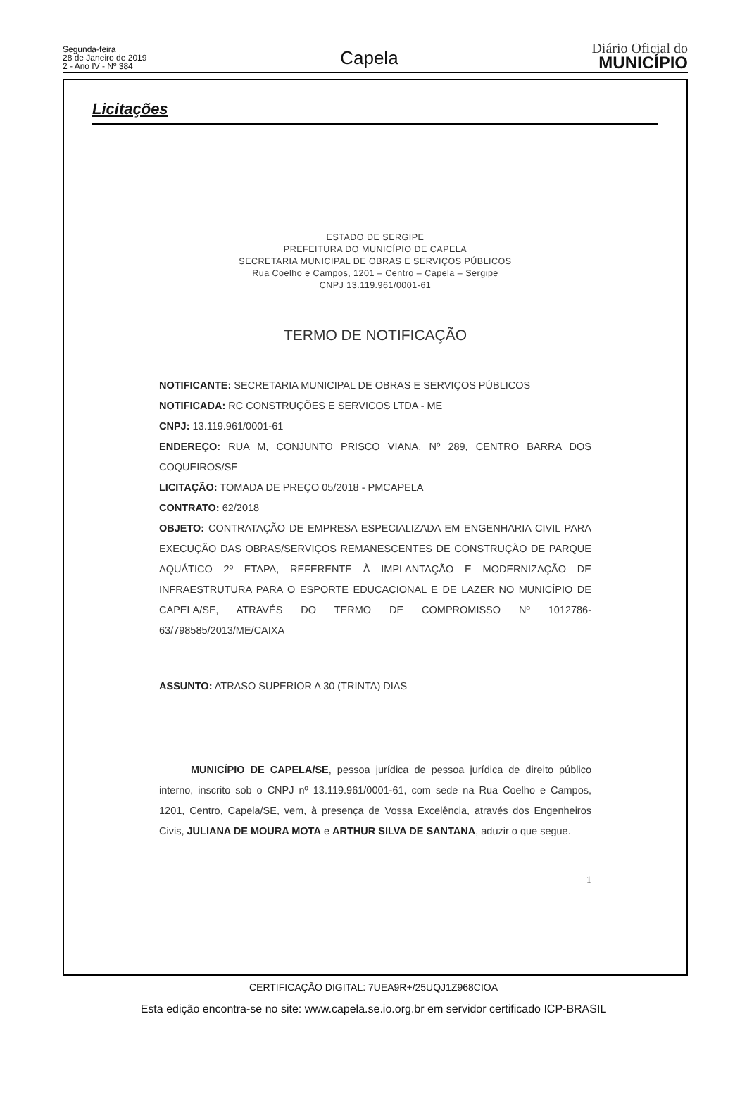Segunda-feira
28 de Janeiro de 2019
2 - Ano IV - Nº 384
Capela
Diário Oficial do
MUNICÍPIO
Licitações
ESTADO DE SERGIPE
PREFEITURA DO MUNICÍPIO DE CAPELA
SECRETARIA MUNICIPAL DE OBRAS E SERVIÇOS PÚBLICOS
Rua Coelho e Campos, 1201 – Centro – Capela – Sergipe
CNPJ 13.119.961/0001-61
TERMO DE NOTIFICAÇÃO
NOTIFICANTE: SECRETARIA MUNICIPAL DE OBRAS E SERVIÇOS PÚBLICOS
NOTIFICADA: RC CONSTRUÇÕES E SERVICOS LTDA - ME
CNPJ: 13.119.961/0001-61
ENDEREÇO: RUA M, CONJUNTO PRISCO VIANA, Nº 289, CENTRO BARRA DOS COQUEIROS/SE
LICITAÇÃO: TOMADA DE PREÇO 05/2018 - PMCAPELA
CONTRATO: 62/2018
OBJETO: CONTRATAÇÃO DE EMPRESA ESPECIALIZADA EM ENGENHARIA CIVIL PARA EXECUÇÃO DAS OBRAS/SERVIÇOS REMANESCENTES DE CONSTRUÇÃO DE PARQUE AQUÁTICO 2º ETAPA, REFERENTE À IMPLANTAÇÃO E MODERNIZAÇÃO DE INFRAESTRUTURA PARA O ESPORTE EDUCACIONAL E DE LAZER NO MUNICÍPIO DE CAPELA/SE, ATRAVÉS DO TERMO DE COMPROMISSO Nº 1012786-63/798585/2013/ME/CAIXA
ASSUNTO: ATRASO SUPERIOR A 30 (TRINTA) DIAS
MUNICÍPIO DE CAPELA/SE, pessoa jurídica de pessoa jurídica de direito público interno, inscrito sob o CNPJ nº 13.119.961/0001-61, com sede na Rua Coelho e Campos, 1201, Centro, Capela/SE, vem, à presença de Vossa Excelência, através dos Engenheiros Civis, JULIANA DE MOURA MOTA e ARTHUR SILVA DE SANTANA, aduzir o que segue.
1
CERTIFICAÇÃO DIGITAL: 7UEA9R+/25UQJ1Z968CIOA
Esta edição encontra-se no site: www.capela.se.io.org.br em servidor certificado ICP-BRASIL